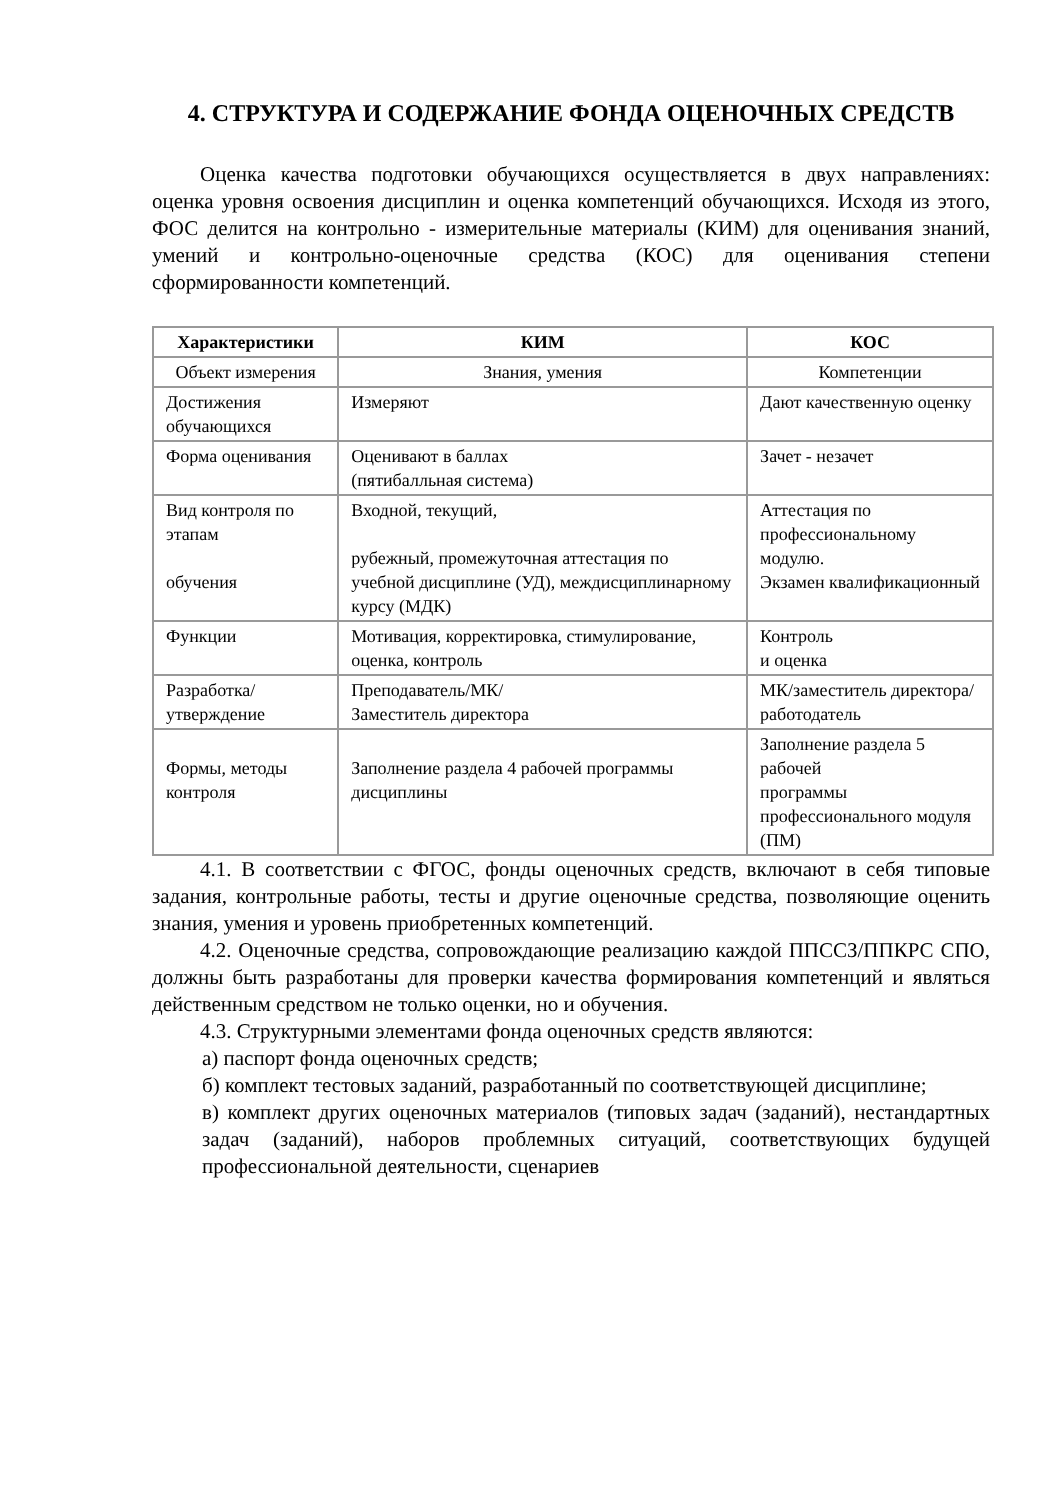4. СТРУКТУРА И СОДЕРЖАНИЕ ФОНДА ОЦЕНОЧНЫХ СРЕДСТВ
Оценка качества подготовки обучающихся осуществляется в двух направлениях: оценка уровня освоения дисциплин и оценка компетенций обучающихся. Исходя из этого, ФОС делится на контрольно - измерительные материалы (КИМ) для оценивания знаний, умений и контрольно-оценочные средства (КОС) для оценивания степени сформированности компетенций.
| Характеристики | КИМ | КОС |
| --- | --- | --- |
| Объект измерения | Знания, умения | Компетенции |
| Достижения обучающихся | Измеряют | Дают качественную оценку |
| Форма оценивания | Оценивают в баллах (пятибалльная система) | Зачет - незачет |
| Вид контроля по этапам обучения | Входной, текущий, рубежный, промежуточная аттестация по учебной дисциплине (УД), междисциплинарному курсу (МДК) | Аттестация по профессиональному модулю. Экзамен квалификационный |
| Функции | Мотивация, корректировка, стимулирование, оценка, контроль | Контроль и оценка |
| Разработка/ утверждение | Преподаватель/МК/ Заместитель директора | МК/заместитель директора/ работодатель |
| Формы, методы контроля | Заполнение раздела 4 рабочей программы дисциплины | Заполнение раздела 5 рабочей программы профессионального модуля (ПМ) |
4.1. В соответствии с ФГОС, фонды оценочных средств, включают в себя типовые задания, контрольные работы, тесты и другие оценочные средства, позволяющие оценить знания, умения и уровень приобретенных компетенций.
4.2. Оценочные средства, сопровождающие реализацию каждой ППССЗ/ППКРС СПО, должны быть разработаны для проверки качества формирования компетенций и являться действенным средством не только оценки, но и обучения.
4.3. Структурными элементами фонда оценочных средств являются:
а) паспорт фонда оценочных средств;
б) комплект тестовых заданий, разработанный по соответствующей дисциплине;
в) комплект других оценочных материалов (типовых задач (заданий), нестандартных задач (заданий), наборов проблемных ситуаций, соответствующих будущей профессиональной деятельности, сценариев